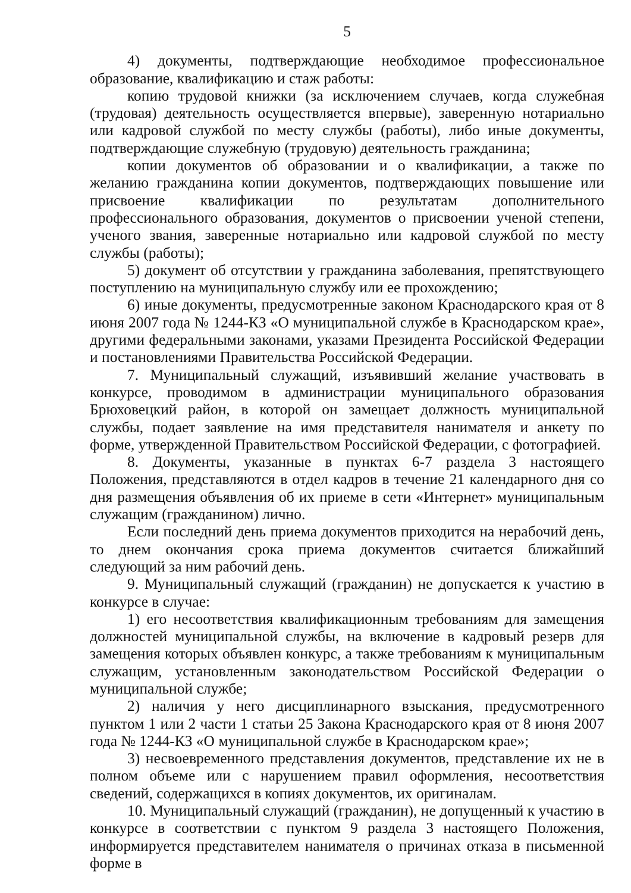5
4) документы, подтверждающие необходимое профессиональное образование, квалификацию и стаж работы:
копию трудовой книжки (за исключением случаев, когда служебная (трудовая) деятельность осуществляется впервые), заверенную нотариально или кадровой службой по месту службы (работы), либо иные документы, подтверждающие служебную (трудовую) деятельность гражданина;
копии документов об образовании и о квалификации, а также по желанию гражданина копии документов, подтверждающих повышение или присвоение квалификации по результатам дополнительного профессионального образования, документов о присвоении ученой степени, ученого звания, заверенные нотариально или кадровой службой по месту службы (работы);
5) документ об отсутствии у гражданина заболевания, препятствующего поступлению на муниципальную службу или ее прохождению;
6) иные документы, предусмотренные законом Краснодарского края от 8 июня 2007 года № 1244-КЗ «О муниципальной службе в Краснодарском крае», другими федеральными законами, указами Президента Российской Федерации и постановлениями Правительства Российской Федерации.
7. Муниципальный служащий, изъявивший желание участвовать в конкурсе, проводимом в администрации муниципального образования Брюховецкий район, в которой он замещает должность муниципальной службы, подает заявление на имя представителя нанимателя и анкету по форме, утвержденной Правительством Российской Федерации, с фотографией.
8. Документы, указанные в пунктах 6-7 раздела 3 настоящего Положения, представляются в отдел кадров в течение 21 календарного дня со дня размещения объявления об их приеме в сети «Интернет» муниципальным служащим (гражданином) лично.
Если последний день приема документов приходится на нерабочий день, то днем окончания срока приема документов считается ближайший следующий за ним рабочий день.
9. Муниципальный служащий (гражданин) не допускается к участию в конкурсе в случае:
1) его несоответствия квалификационным требованиям для замещения должностей муниципальной службы, на включение в кадровый резерв для замещения которых объявлен конкурс, а также требованиям к муниципальным служащим, установленным законодательством Российской Федерации о муниципальной службе;
2) наличия у него дисциплинарного взыскания, предусмотренного пунктом 1 или 2 части 1 статьи 25 Закона Краснодарского края от 8 июня 2007 года № 1244-КЗ «О муниципальной службе в Краснодарском крае»;
3) несвоевременного представления документов, представление их не в полном объеме или с нарушением правил оформления, несоответствия сведений, содержащихся в копиях документов, их оригиналам.
10. Муниципальный служащий (гражданин), не допущенный к участию в конкурсе в соответствии с пунктом 9 раздела 3 настоящего Положения, информируется представителем нанимателя о причинах отказа в письменной форме в